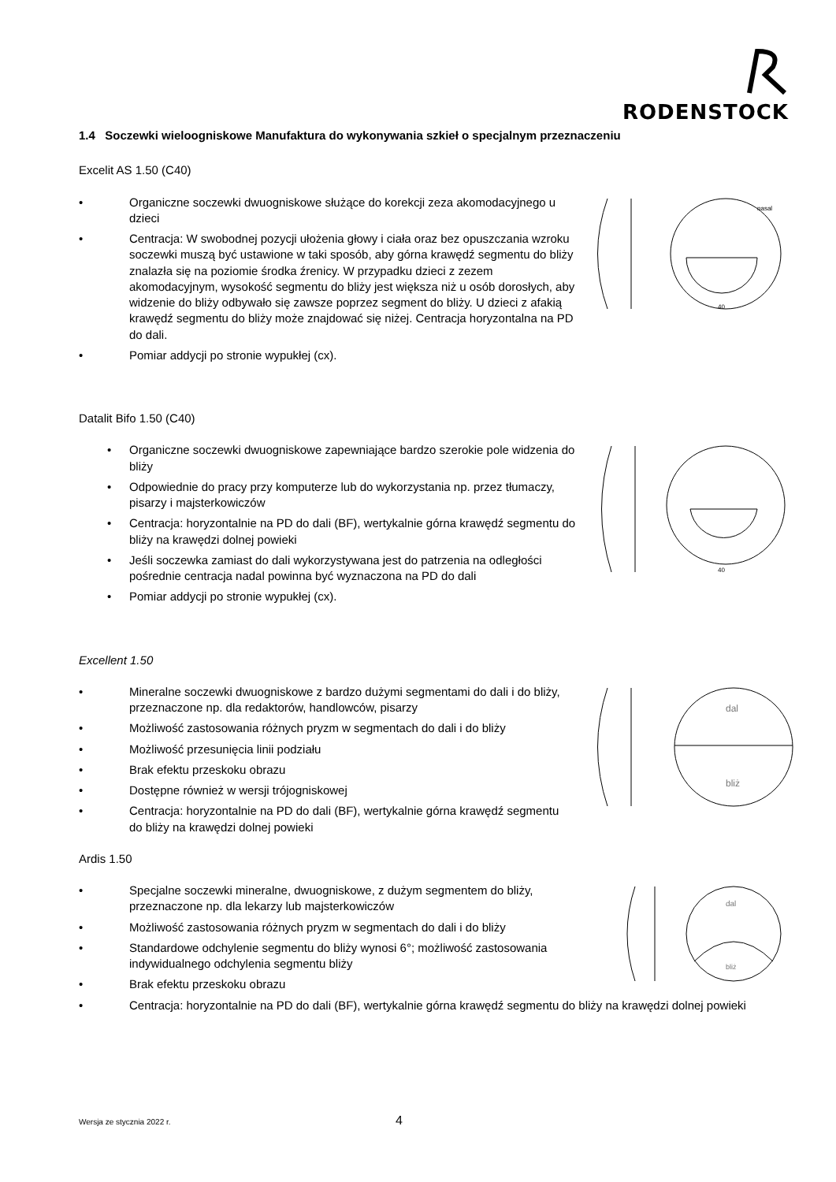RODENSTOCK
1.4 Soczewki wieloogniskowe Manufaktura do wykonywania szkieł o specjalnym przeznaczeniu
Excelit AS 1.50 (C40)
nasal
40
• Organiczne soczewki dwuogniskowe służące do korekcji zeza akomodacyjnego u dzieci
• Centracja: W swobodnej pozycji ułożenia głowy i ciała oraz bez opuszczania wzroku soczewki muszą być ustawione w taki sposób, aby górna krawędź segmentu do bliży znalazła się na poziomie środka źrenicy. W przypadku dzieci z zezem akomodacyjnym, wysokość segmentu do bliży jest większa niż u osób dorosłych, aby widzenie do bliży odbywało się zawsze poprzez segment do bliży. U dzieci z afakią krawędź segmentu do bliży może znajdować się niżej. Centracja horyzontalna na PD do dali.
• Pomiar addycji po stronie wypukłej (cx).
Datalit Bifo 1.50 (C40)
40
• Organiczne soczewki dwuogniskowe zapewniające bardzo szerokie pole widzenia do bliży
• Odpowiednie do pracy przy komputerze lub do wykorzystania np. przez tłumaczy, pisarzy i majsterkowiczów
• Centracja: horyzontalnie na PD do dali (BF), wertykalnie górna krawędź segmentu do bliży na krawędzi dolnej powieki
• Jeśli soczewka zamiast do dali wykorzystywana jest do patrzenia na odległości pośrednie centracja nadal powinna być wyznaczona na PD do dali
• Pomiar addycji po stronie wypukłej (cx).
Excellent 1.50
dal
bliż
• Mineralne soczewki dwuogniskowe z bardzo dużymi segmentami do dali i do bliży, przeznaczone np. dla redaktorów, handlowców, pisarzy
• Możliwość zastosowania różnych pryzm w segmentach do dali i do bliży
• Możliwość przesunięcia linii podziału
• Brak efektu przeskoku obrazu
• Dostępne również w wersji trójogniskowej
• Centracja: horyzontalnie na PD do dali (BF), wertykalnie górna krawędź segmentu do bliży na krawędzi dolnej powieki
Ardis 1.50
dal
bliż
• Specjalne soczewki mineralne, dwuogniskowe, z dużym segmentem do bliży, przeznaczone np. dla lekarzy lub majsterkowiczów
• Możliwość zastosowania różnych pryzm w segmentach do dali i do bliży
• Standardowe odchylenie segmentu do bliży wynosi 6°; możliwość zastosowania indywidualnego odchylenia segmentu bliży
• Brak efektu przeskoku obrazu
• Centracja: horyzontalnie na PD do dali (BF), wertykalnie górna krawędź segmentu do bliży na krawędzi dolnej powieki
Wersja ze stycznia 2022 r. 4